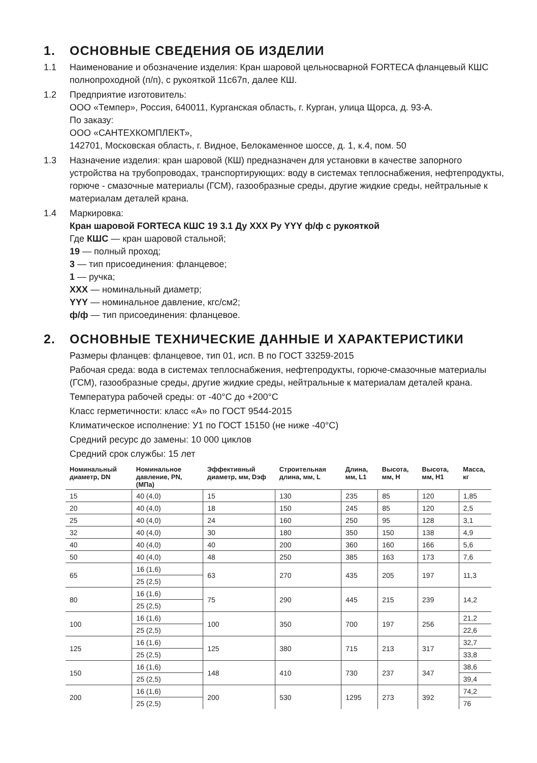1. ОСНОВНЫЕ СВЕДЕНИЯ ОБ ИЗДЕЛИИ
1.1 Наименование и обозначение изделия: Кран шаровой цельносварной FORTECA фланцевый КШС полнопроходной (п/п), с рукояткой 11с67п, далее КШ.
1.2 Предприятие изготовитель:
ООО «Темпер», Россия, 640011, Курганская область, г. Курган, улица Щорса, д. 93-А.
По заказу:
ООО «САНТЕХКОМПЛЕКТ»,
142701, Московская область, г. Видное, Белокаменное шоссе, д. 1, к.4, пом. 50
1.3 Назначение изделия: кран шаровой (КШ) предназначен для установки в качестве запорного устройства на трубопроводах, транспортирующих: воду в системах теплоснабжения, нефтепродукты, горюче - смазочные материалы (ГСМ), газообразные среды, другие жидкие среды, нейтральные к материалам деталей крана.
1.4 Маркировка:
Кран шаровой FORTECA КШС 19 3.1 Ду XXX Ру YYY ф/ф с рукояткой
Где КШС — кран шаровой стальной;
19 — полный проход;
3 — тип присоединения: фланцевое;
1 — ручка;
XXX — номинальный диаметр;
YYY — номинальное давление, кгс/см2;
ф/ф — тип присоединения: фланцевое.
2. ОСНОВНЫЕ ТЕХНИЧЕСКИЕ ДАННЫЕ И ХАРАКТЕРИСТИКИ
Размеры фланцев: фланцевое, тип 01, исп. В по ГОСТ 33259-2015
Рабочая среда: вода в системах теплоснабжения, нефтепродукты, горюче-смазочные материалы (ГСМ), газообразные среды, другие жидкие среды, нейтральные к материалам деталей крана.
Температура рабочей среды: от -40°С до +200°С
Класс герметичности: класс «А» по ГОСТ 9544-2015
Климатическое исполнение: У1 по ГОСТ 15150 (не ниже -40°С)
Средний ресурс до замены: 10 000 циклов
Средний срок службы: 15 лет
| Номинальный диаметр, DN | Номинальное давление, PN, (МПа) | Эффективный диаметр, мм, Dэф | Строительная длина, мм, L | Длина, мм, L1 | Высота, мм, H | Высота, мм, H1 | Масса, кг |
| --- | --- | --- | --- | --- | --- | --- | --- |
| 15 | 40 (4,0) | 15 | 130 | 235 | 85 | 120 | 1,85 |
| 20 | 40 (4,0) | 18 | 150 | 245 | 85 | 120 | 2,5 |
| 25 | 40 (4,0) | 24 | 160 | 250 | 95 | 128 | 3,1 |
| 32 | 40 (4,0) | 30 | 180 | 350 | 150 | 138 | 4,9 |
| 40 | 40 (4,0) | 40 | 200 | 360 | 160 | 166 | 5,6 |
| 50 | 40 (4,0) | 48 | 250 | 385 | 163 | 173 | 7,6 |
| 65 | 16 (1,6) | 63 | 270 | 435 | 205 | 197 | 11,3 |
| | 25 (2,5) | | | | | | |
| 80 | 16 (1,6) | 75 | 290 | 445 | 215 | 239 | 14,2 |
| | 25 (2,5) | | | | | | |
| 100 | 16 (1,6) | 100 | 350 | 700 | 197 | 256 | 21,2 |
| | 25 (2,5) | | | | | | 22,6 |
| 125 | 16 (1,6) | 125 | 380 | 715 | 213 | 317 | 32,7 |
| | 25 (2,5) | | | | | | 33,8 |
| 150 | 16 (1,6) | 148 | 410 | 730 | 237 | 347 | 38,6 |
| | 25 (2,5) | | | | | | 39,4 |
| 200 | 16 (1,6) | 200 | 530 | 1295 | 273 | 392 | 74,2 |
| | 25 (2,5) | | | | | | 76 |